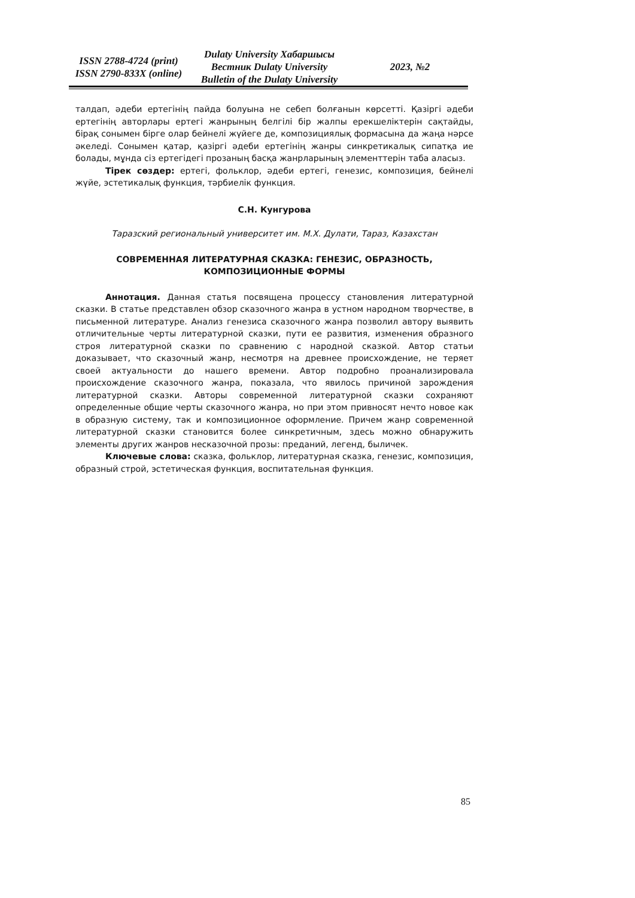ISSN 2788-4724 (print)
ISSN 2790-833X (online)
Dulaty University Хабаршысы
Вестник Dulaty University
Bulletin of the Dulaty University
2023, №2
талдап, әдеби ертегінің пайда болуына не себеп болғанын көрсетті. Қазіргі әдеби ертегінің авторлары ертегі жанрының белгілі бір жалпы ерекшеліктерін сақтайды, бірақ сонымен бірге олар бейнелі жүйеге де, композициялық формасына да жаңа нәрсе әкеледі. Сонымен қатар, қазіргі әдеби ертегінің жанры синкретикалық сипатқа ие болады, мұнда сіз ертегідегі прозаның басқа жанрларының элементтерін таба аласыз.
Тірек сөздер: ертегі, фольклор, әдеби ертегі, генезис, композиция, бейнелі жүйе, эстетикалық функция, тәрбиелік функция.
С.Н. Кунгурова
Таразский региональный университет им. М.Х. Дулати, Тараз, Казахстан
СОВРЕМЕННАЯ ЛИТЕРАТУРНАЯ СКАЗКА: ГЕНЕЗИС, ОБРАЗНОСТЬ,
КОМПОЗИЦИОННЫЕ ФОРМЫ
Аннотация. Данная статья посвящена процессу становления литературной сказки. В статье представлен обзор сказочного жанра в устном народном творчестве, в письменной литературе. Анализ генезиса сказочного жанра позволил автору выявить отличительные черты литературной сказки, пути ее развития, изменения образного строя литературной сказки по сравнению с народной сказкой. Автор статьи доказывает, что сказочный жанр, несмотря на древнее происхождение, не теряет своей актуальности до нашего времени. Автор подробно проанализировала происхождение сказочного жанра, показала, что явилось причиной зарождения литературной сказки. Авторы современной литературной сказки сохраняют определенные общие черты сказочного жанра, но при этом привносят нечто новое как в образную систему, так и композиционное оформление. Причем жанр современной литературной сказки становится более синкретичным, здесь можно обнаружить элементы других жанров несказочной прозы: преданий, легенд, быличек.
Ключевые слова: сказка, фольклор, литературная сказка, генезис, композиция, образный строй, эстетическая функция, воспитательная функция.
85